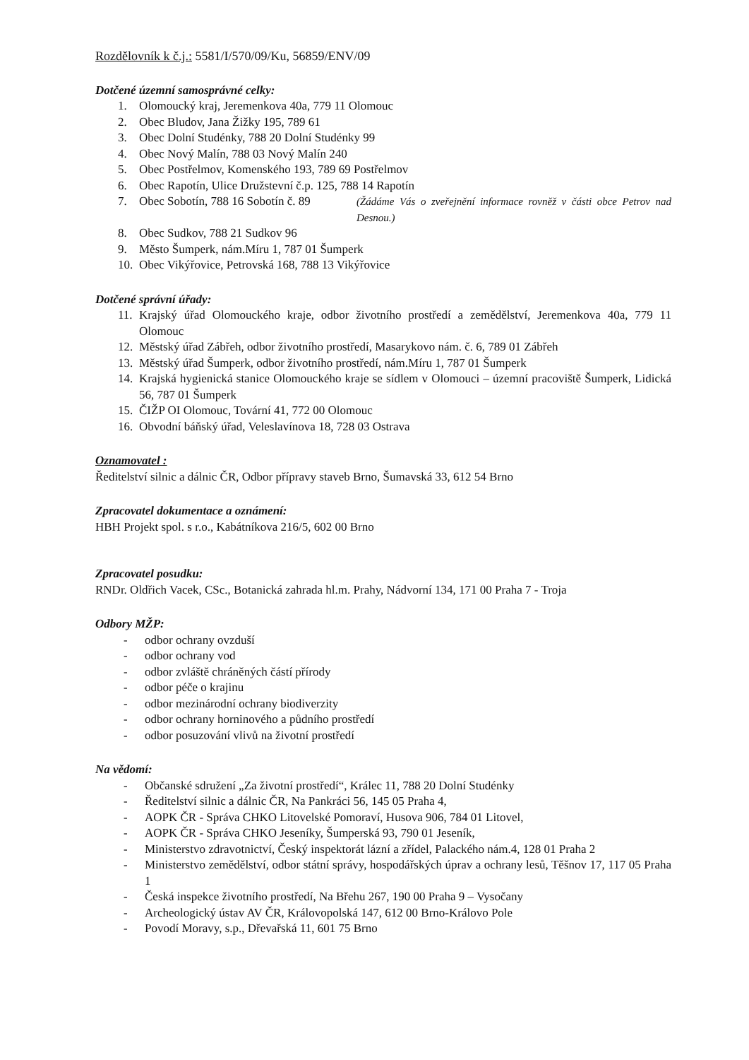Rozdělovník k č.j.: 5581/I/570/09/Ku, 56859/ENV/09
Dotčené územní samosprávné celky:
1. Olomoucký kraj, Jeremenkova 40a, 779 11 Olomouc
2. Obec Bludov, Jana Žižky 195, 789 61
3. Obec Dolní Studénky, 788 20 Dolní Studénky 99
4. Obec Nový Malín, 788 03 Nový Malín 240
5. Obec Postřelmov, Komenského 193, 789 69 Postřelmov
6. Obec Rapotín, Ulice Družstevní č.p. 125, 788 14 Rapotín
7. Obec Sobotín, 788 16 Sobotín č. 89 (Žádáme Vás o zveřejnění informace rovněž v části obce Petrov nad Desnou.)
8. Obec Sudkov, 788 21 Sudkov 96
9. Město Šumperk, nám.Míru 1, 787 01 Šumperk
10. Obec Vikýřovice, Petrovská 168, 788 13 Vikýřovice
Dotčené správní úřady:
11. Krajský úřad Olomouckého kraje, odbor životního prostředí a zemědělství, Jeremenkova 40a, 779 11 Olomouc
12. Městský úřad Zábřeh, odbor životního prostředí, Masarykovo nám. č. 6, 789 01 Zábřeh
13. Městský úřad Šumperk, odbor životního prostředí, nám.Míru 1, 787 01 Šumperk
14. Krajská hygienická stanice Olomouckého kraje se sídlem v Olomouci – územní pracoviště Šumperk, Lidická 56, 787 01 Šumperk
15. ČIŽP OI Olomouc, Tovární 41, 772 00 Olomouc
16. Obvodní báňský úřad, Veleslavínova 18, 728 03 Ostrava
Oznamovatel :
Ředitelství silnic a dálnic ČR, Odbor přípravy staveb Brno, Šumavská 33, 612 54 Brno
Zpracovatel dokumentace a oznámení:
HBH Projekt spol. s r.o., Kabátníkova 216/5, 602 00 Brno
Zpracovatel posudku:
RNDr. Oldřich Vacek, CSc., Botanická zahrada hl.m. Prahy, Nádvorní 134, 171 00 Praha 7 - Troja
Odbory MŽP:
- odbor ochrany ovzduší
- odbor ochrany vod
- odbor zvláště chráněných částí přírody
- odbor péče o krajinu
- odbor mezinárodní ochrany biodiverzity
- odbor ochrany horninového a půdního prostředí
- odbor posuzování vlivů na životní prostředí
Na vědomí:
- Občanské sdružení „Za životní prostředí“, Králec 11, 788 20 Dolní Studénky
- Ředitelství silnic a dálnic ČR, Na Pankráci 56, 145 05 Praha 4,
- AOPK ČR - Správa CHKO Litovelské Pomoraví, Husova 906, 784 01 Litovel,
- AOPK ČR - Správa CHKO Jeseníky, Šumperská 93, 790 01 Jeseník,
- Ministerstvo zdravotnictví, Český inspektorát lázní a zřídel, Palackého nám.4, 128 01 Praha 2
- Ministerstvo zemědělství, odbor státní správy, hospodářských úprav a ochrany lesů, Těšnov 17, 117 05 Praha 1
- Česká inspekce životního prostředí, Na Břehu 267, 190 00 Praha 9 – Vysočany
- Archeologický ústav AV ČR, Královopolská 147, 612 00 Brno-Královo Pole
- Povodí Moravy, s.p., Dřevařská 11, 601 75 Brno